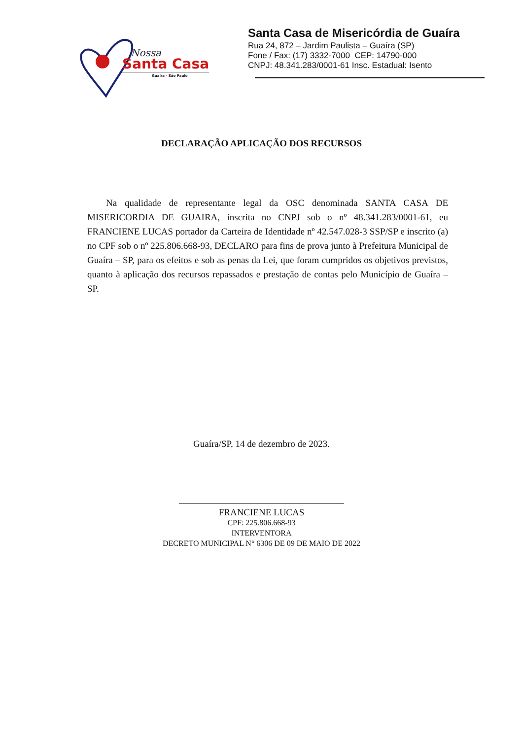Nossa
Santa Casa
Guaíra - São Paulo
Santa Casa de Misericórdia de Guaíra
Rua 24, 872 – Jardim Paulista – Guaíra (SP)
Fone / Fax: (17) 3332-7000 CEP: 14790-000
CNPJ: 48.341.283/0001-61 Insc. Estadual: Isento
DECLARAÇÃO APLICAÇÃO DOS RECURSOS
Na qualidade de representante legal da OSC denominada SANTA CASA DE MISERICORDIA DE GUAIRA, inscrita no CNPJ sob o nº 48.341.283/0001-61, eu FRANCIENE LUCAS portador da Carteira de Identidade nº 42.547.028-3 SSP/SP e inscrito (a) no CPF sob o nº 225.806.668-93, DECLARO para fins de prova junto à Prefeitura Municipal de Guaíra – SP, para os efeitos e sob as penas da Lei, que foram cumpridos os objetivos previstos, quanto à aplicação dos recursos repassados e prestação de contas pelo Município de Guaíra – SP.
Guaíra/SP, 14 de dezembro de 2023.
FRANCIENE LUCAS
CPF: 225.806.668-93
INTERVENTORA
DECRETO MUNICIPAL N° 6306 DE 09 DE MAIO DE 2022